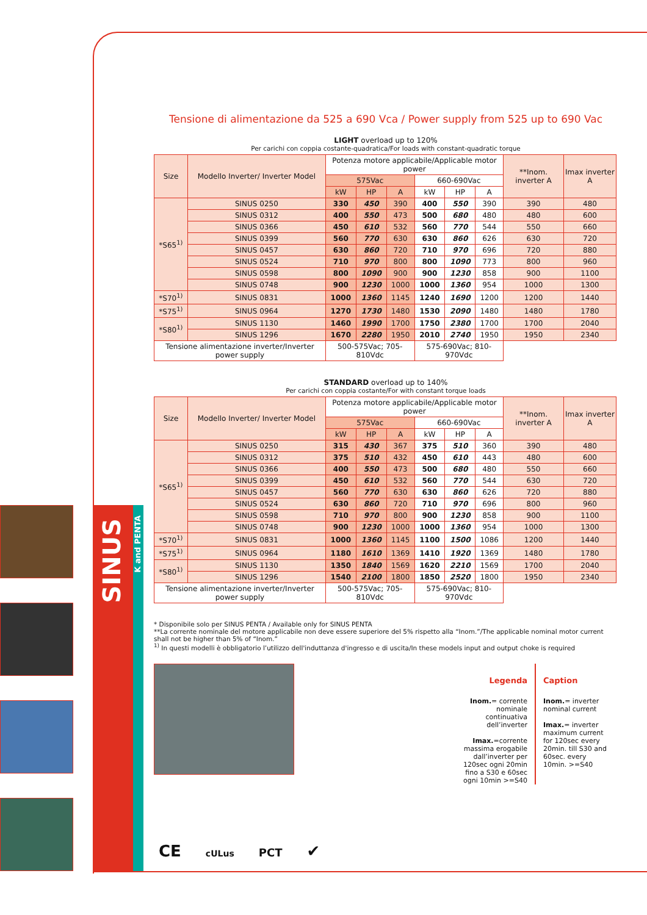Tensione di alimentazione da 525 a 690 Vca / Power supply from 525 up to 690 Vac
LIGHT overload up to 120%
Per carichi con coppia costante-quadratica/For loads with constant-quadratic torque
| Size | Modello Inverter/ Inverter Model | Potenza motore applicabile/Applicable motor power | | | | | | **Inom. inverter A | Imax inverter A |
| --- | --- | --- | --- | --- | --- | --- | --- | --- | --- |
| | | 575Vac | | | 660-690Vac | | | | |
| | | kW | HP | A | kW | HP | A | | |
| *S65<sup>1)</sup> | SINUS 0250 | 330 | 450 | 390 | 400 | 550 | 390 | 390 | 480 |
| | SINUS 0312 | 400 | 550 | 473 | 500 | 680 | 480 | 480 | 600 |
| | SINUS 0366 | 450 | 610 | 532 | 560 | 770 | 544 | 550 | 660 |
| | SINUS 0399 | 560 | 770 | 630 | 630 | 860 | 626 | 630 | 720 |
| | SINUS 0457 | 630 | 860 | 720 | 710 | 970 | 696 | 720 | 880 |
| | SINUS 0524 | 710 | 970 | 800 | 800 | 1090 | 773 | 800 | 960 |
| | SINUS 0598 | 800 | 1090 | 900 | 900 | 1230 | 858 | 900 | 1100 |
| | SINUS 0748 | 900 | 1230 | 1000 | 1000 | 1360 | 954 | 1000 | 1300 |
| *S70<sup>1)</sup> | SINUS 0831 | 1000 | 1360 | 1145 | 1240 | 1690 | 1200 | 1200 | 1440 |
| *S75<sup>1)</sup> | SINUS 0964 | 1270 | 1730 | 1480 | 1530 | 2090 | 1480 | 1480 | 1780 |
| *S80<sup>1)</sup> | SINUS 1130 | 1460 | 1990 | 1700 | 1750 | 2380 | 1700 | 1700 | 2040 |
| | SINUS 1296 | 1670 | 2280 | 1950 | 2010 | 2740 | 1950 | 1950 | 2340 |
| Tensione alimentazione inverter/Inverter power supply | | 500-575Vac; 705-810Vdc | | | 575-690Vac; 810-970Vdc | | | | |
STANDARD overload up to 140%
Per carichi con coppia costante/For with constant torque loads
| Size | Modello Inverter/ Inverter Model | Potenza motore applicabile/Applicable motor power | | | | | | **Inom. inverter A | Imax inverter A |
| --- | --- | --- | --- | --- | --- | --- | --- | --- | --- |
| | | 575Vac | | | 660-690Vac | | | | |
| | | kW | HP | A | kW | HP | A | | |
| *S65<sup>1)</sup> | SINUS 0250 | 315 | 430 | 367 | 375 | 510 | 360 | 390 | 480 |
| | SINUS 0312 | 375 | 510 | 432 | 450 | 610 | 443 | 480 | 600 |
| | SINUS 0366 | 400 | 550 | 473 | 500 | 680 | 480 | 550 | 660 |
| | SINUS 0399 | 450 | 610 | 532 | 560 | 770 | 544 | 630 | 720 |
| | SINUS 0457 | 560 | 770 | 630 | 630 | 860 | 626 | 720 | 880 |
| | SINUS 0524 | 630 | 860 | 720 | 710 | 970 | 696 | 800 | 960 |
| | SINUS 0598 | 710 | 970 | 800 | 900 | 1230 | 858 | 900 | 1100 |
| | SINUS 0748 | 900 | 1230 | 1000 | 1000 | 1360 | 954 | 1000 | 1300 |
| *S70<sup>1)</sup> | SINUS 0831 | 1000 | 1360 | 1145 | 1100 | 1500 | 1086 | 1200 | 1440 |
| *S75<sup>1)</sup> | SINUS 0964 | 1180 | 1610 | 1369 | 1410 | 1920 | 1369 | 1480 | 1780 |
| *S80<sup>1)</sup> | SINUS 1130 | 1350 | 1840 | 1569 | 1620 | 2210 | 1569 | 1700 | 2040 |
| | SINUS 1296 | 1540 | 2100 | 1800 | 1850 | 2520 | 1800 | 1950 | 2340 |
| Tensione alimentazione inverter/Inverter power supply | | 500-575Vac; 705-810Vdc | | | 575-690Vac; 810-970Vdc | | | | |
* Disponibile solo per SINUS PENTA / Available only for SINUS PENTA
**La corrente nominale del motore applicabile non deve essere superiore del 5% rispetto alla “Inom.”/The applicable nominal motor current shall not be higher than 5% of “Inom.”
<sup>1)</sup> In questi modelli è obbligatorio l’utilizzo dell'induttanza d'ingresso e di uscita/In these models input and output choke is required
Legenda
Inom.= corrente nominale continuativa dell’inverter
Imax.=corrente massima erogabile dall’inverter per 120sec ogni 20min fino a S30 e 60sec ogni 10min >=S40
Caption
Inom.= inverter nominal current
Imax.= inverter maximum current for 120sec every 20min. till S30 and 60sec. every 10min. >=S40
SINUS
K and PENTA
CE cULus PCT ✔